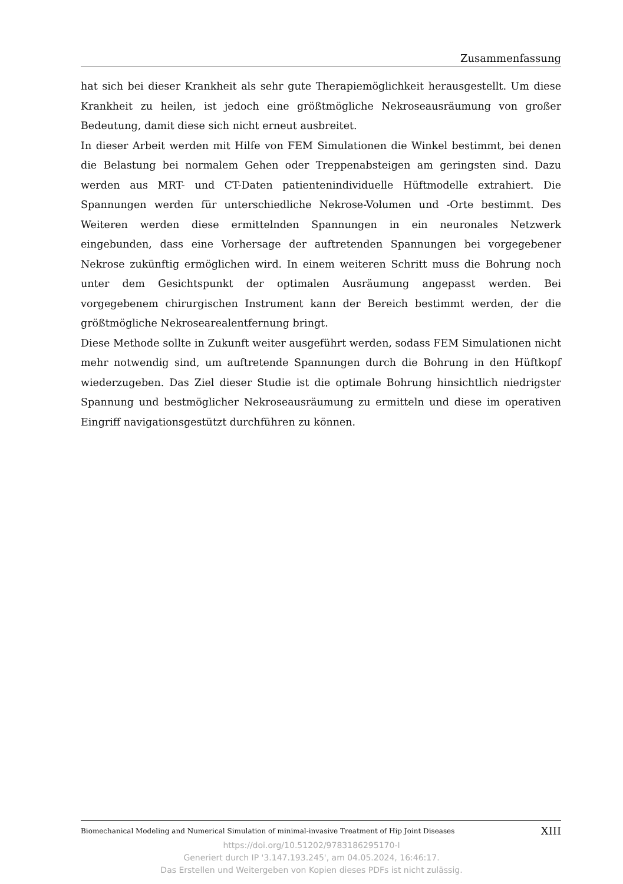Zusammenfassung
hat sich bei dieser Krankheit als sehr gute Therapiemöglichkeit herausgestellt. Um diese Krankheit zu heilen, ist jedoch eine größtmögliche Nekroseausräumung von großer Bedeutung, damit diese sich nicht erneut ausbreitet.
In dieser Arbeit werden mit Hilfe von FEM Simulationen die Winkel bestimmt, bei denen die Belastung bei normalem Gehen oder Treppenabsteigen am geringsten sind. Dazu werden aus MRT- und CT-Daten patientenindividuelle Hüftmodelle extrahiert. Die Spannungen werden für unterschiedliche Nekrose-Volumen und -Orte bestimmt. Des Weiteren werden diese ermittelnden Spannungen in ein neuronales Netzwerk eingebunden, dass eine Vorhersage der auftretenden Spannungen bei vorgegebener Nekrose zukünftig ermöglichen wird. In einem weiteren Schritt muss die Bohrung noch unter dem Gesichtspunkt der optimalen Ausräumung angepasst werden. Bei vorgegebenem chirurgischen Instrument kann der Bereich bestimmt werden, der die größtmögliche Nekrosearealentfernung bringt.
Diese Methode sollte in Zukunft weiter ausgeführt werden, sodass FEM Simulationen nicht mehr notwendig sind, um auftretende Spannungen durch die Bohrung in den Hüftkopf wiederzugeben. Das Ziel dieser Studie ist die optimale Bohrung hinsichtlich niedrigster Spannung und bestmöglicher Nekroseausräumung zu ermitteln und diese im operativen Eingriff navigationsgestützt durchführen zu können.
Biomechanical Modeling and Numerical Simulation of minimal-invasive Treatment of Hip Joint Diseases XIII
https://doi.org/10.51202/9783186295170-I
Generiert durch IP '3.147.193.245', am 04.05.2024, 16:46:17.
Das Erstellen und Weitergeben von Kopien dieses PDFs ist nicht zulässig.